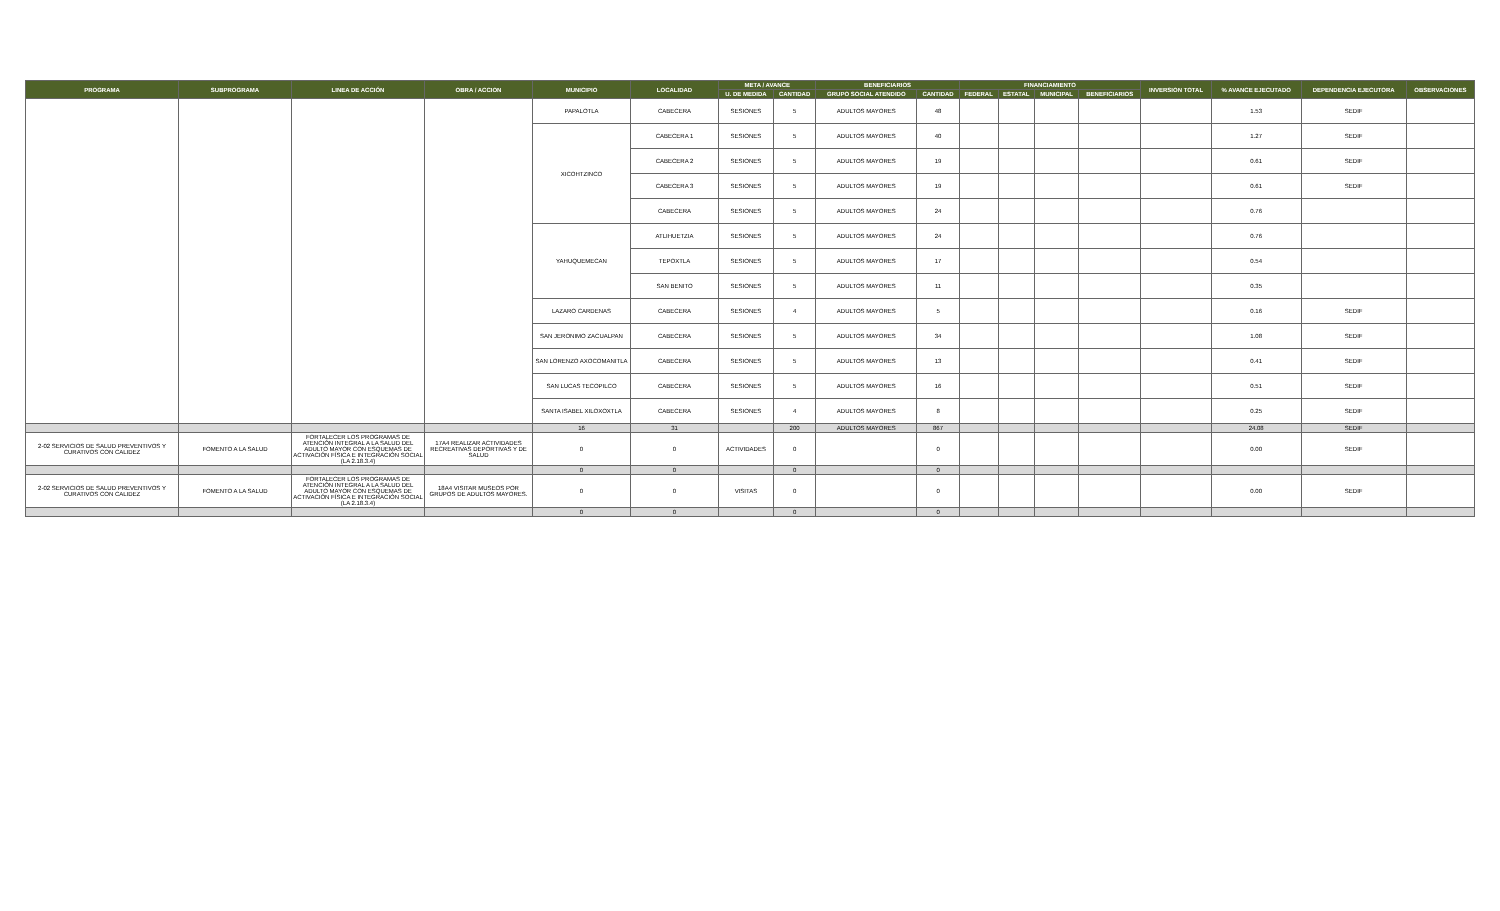| PROGRAMA | SUBPROGRAMA | LINEA DE ACCIÓN | OBRA / ACCION | MUNICIPIO | LOCALIDAD | META / AVANCE | | BENEFICIARIOS | | FINANCIAMIENTO | | | | INVERSION TOTAL | % AVANCE EJECUTADO | DEPENDENCIA EJECUTORA | OBSERVACIONES |
| --- | --- | --- | --- | --- | --- | --- | --- | --- | --- | --- | --- | --- | --- | --- | --- | --- | --- |
| | | | | | | U. DE MEDIDA | CANTIDAD | GRUPO SOCIAL ATENDIDO | CANTIDAD | FEDERAL | ESTATAL | MUNICIPAL | BENEFICIARIOS | | | | |
| | | | | PAPALOTLA | CABECERA | SESIONES | 5 | ADULTOS MAYORES | 48 | | | | | | 1.53 | SEDIF | |
| | | | | XICOHTZINCO | CABECERA 1 | SESIONES | 5 | ADULTOS MAYORES | 40 | | | | | | 1.27 | SEDIF | |
| | | | | | CABECERA 2 | SESIONES | 5 | ADULTOS MAYORES | 19 | | | | | | 0.61 | SEDIF | |
| | | | | | CABECERA 3 | SESIONES | 5 | ADULTOS MAYORES | 19 | | | | | | 0.61 | SEDIF | |
| | | | | | CABECERA | SESIONES | 5 | ADULTOS MAYORES | 24 | | | | | | 0.76 | | |
| | | | | YAHUQUEMECAN | ATLIHUETZIA | SESIONES | 5 | ADULTOS MAYORES | 24 | | | | | | 0.76 | | |
| | | | | | TEPOXTLA | SESIONES | 5 | ADULTOS MAYORES | 17 | | | | | | 0.54 | | |
| | | | | | SAN BENITO | SESIONES | 5 | ADULTOS MAYORES | 11 | | | | | | 0.35 | | |
| | | | | LAZARO CARDENAS | CABECERA | SESIONES | 4 | ADULTOS MAYORES | 5 | | | | | | 0.16 | SEDIF | |
| | | | | SAN JERONIMO ZACUALPAN | CABECERA | SESIONES | 5 | ADULTOS MAYORES | 34 | | | | | | 1.08 | SEDIF | |
| | | | | SAN LORENZO AXOCOMANITLA | CABECERA | SESIONES | 5 | ADULTOS MAYORES | 13 | | | | | | 0.41 | SEDIF | |
| | | | | SAN LUCAS TECOPILCO | CABECERA | SESIONES | 5 | ADULTOS MAYORES | 16 | | | | | | 0.51 | SEDIF | |
| | | | | SANTA ISABEL XILOXOXTLA | CABECERA | SESIONES | 4 | ADULTOS MAYORES | 8 | | | | | | 0.25 | SEDIF | |
| | | | | 16 | 31 | | 200 | ADULTOS MAYORES | 867 | | | | | | 24.08 | SEDIF | |
| 2-02 SERVICIOS DE SALUD PREVENTIVOS Y CURATIVOS CON CALIDEZ | FOMENTO A LA SALUD | FORTALECER LOS PROGRAMAS DE ATENCIÓN INTEGRAL A LA SALUD DEL ADULTO MAYOR CON ESQUEMAS DE ACTIVACIÓN FÍSICA E INTEGRACIÓN SOCIAL (LA 2.18.3.4) | 17A4 REALIZAR ACTIVIDADES RECREATIVAS DEPORTIVAS Y DE SALUD | 0 | 0 | ACTIVIDADES | 0 | | 0 | | | | | | 0.00 | SEDIF | |
| | | | | 0 | 0 | | 0 | | 0 | | | | | | | | |
| 2-02 SERVICIOS DE SALUD PREVENTIVOS Y CURATIVOS CON CALIDEZ | FOMENTO A LA SALUD | FORTALECER LOS PROGRAMAS DE ATENCIÓN INTEGRAL A LA SALUD DEL ADULTO MAYOR CON ESQUEMAS DE ACTIVACIÓN FÍSICA E INTEGRACIÓN SOCIAL (LA 2.18.3.4) | 18A4 VISITAR MUSEOS POR GRUPOS DE ADULTOS MAYORES. | 0 | 0 | VISITAS | 0 | | 0 | | | | | | 0.00 | SEDIF | |
| | | | | 0 | 0 | | 0 | | 0 | | | | | | | | |